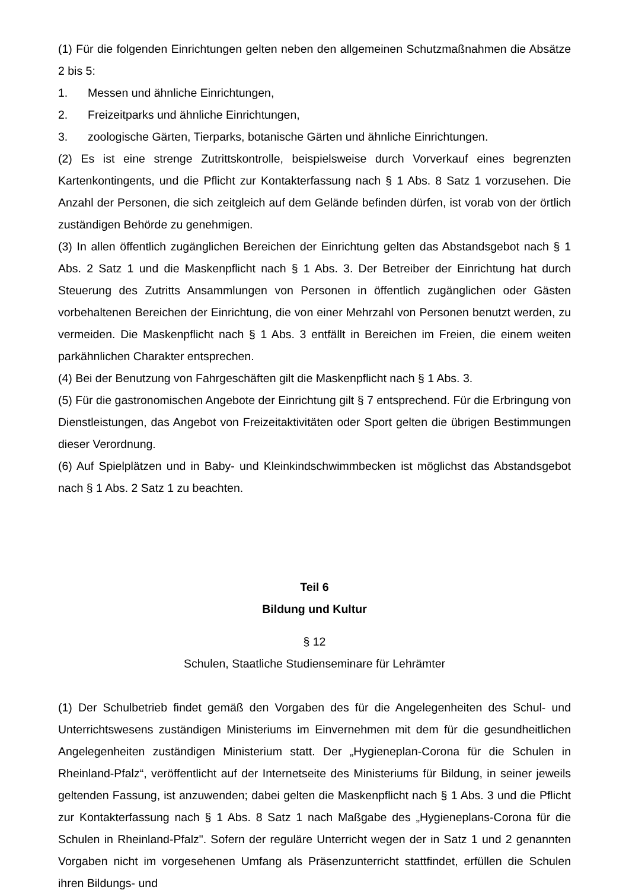(1) Für die folgenden Einrichtungen gelten neben den allgemeinen Schutzmaßnahmen die Absätze 2 bis 5:
1. Messen und ähnliche Einrichtungen,
2. Freizeitparks und ähnliche Einrichtungen,
3. zoologische Gärten, Tierparks, botanische Gärten und ähnliche Einrichtungen.
(2) Es ist eine strenge Zutrittskontrolle, beispielsweise durch Vorverkauf eines begrenzten Kartenkontingents, und die Pflicht zur Kontakterfassung nach § 1 Abs. 8 Satz 1 vorzusehen. Die Anzahl der Personen, die sich zeitgleich auf dem Gelände befinden dürfen, ist vorab von der örtlich zuständigen Behörde zu genehmigen.
(3) In allen öffentlich zugänglichen Bereichen der Einrichtung gelten das Abstandsgebot nach § 1 Abs. 2 Satz 1 und die Maskenpflicht nach § 1 Abs. 3. Der Betreiber der Einrichtung hat durch Steuerung des Zutritts Ansammlungen von Personen in öffentlich zugänglichen oder Gästen vorbehaltenen Bereichen der Einrichtung, die von einer Mehrzahl von Personen benutzt werden, zu vermeiden. Die Maskenpflicht nach § 1 Abs. 3 entfällt in Bereichen im Freien, die einem weiten parkähnlichen Charakter entsprechen.
(4) Bei der Benutzung von Fahrgeschäften gilt die Maskenpflicht nach § 1 Abs. 3.
(5) Für die gastronomischen Angebote der Einrichtung gilt § 7 entsprechend. Für die Erbringung von Dienstleistungen, das Angebot von Freizeitaktivitäten oder Sport gelten die übrigen Bestimmungen dieser Verordnung.
(6) Auf Spielplätzen und in Baby- und Kleinkindschwimmbecken ist möglichst das Abstandsgebot nach § 1 Abs. 2 Satz 1 zu beachten.
Teil 6
Bildung und Kultur
§ 12
Schulen, Staatliche Studienseminare für Lehrämter
(1) Der Schulbetrieb findet gemäß den Vorgaben des für die Angelegenheiten des Schul- und Unterrichtswesens zuständigen Ministeriums im Einvernehmen mit dem für die gesundheitlichen Angelegenheiten zuständigen Ministerium statt. Der „Hygieneplan-Corona für die Schulen in Rheinland-Pfalz“, veröffentlicht auf der Internetseite des Ministeriums für Bildung, in seiner jeweils geltenden Fassung, ist anzuwenden; dabei gelten die Maskenpflicht nach § 1 Abs. 3 und die Pflicht zur Kontakterfassung nach § 1 Abs. 8 Satz 1 nach Maßgabe des „Hygieneplans-Corona für die Schulen in Rheinland-Pfalz". Sofern der reguläre Unterricht wegen der in Satz 1 und 2 genannten Vorgaben nicht im vorgesehenen Umfang als Präsenzunterricht stattfindet, erfüllen die Schulen ihren Bildungs- und